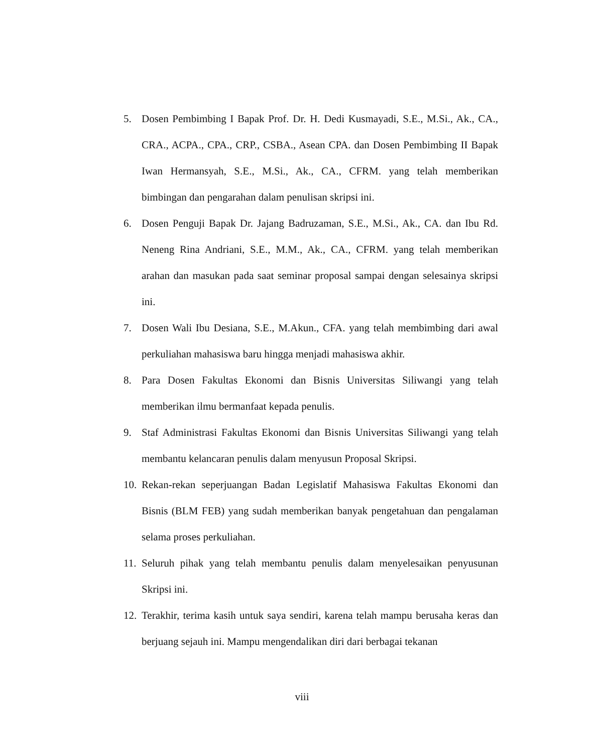5. Dosen Pembimbing I Bapak Prof. Dr. H. Dedi Kusmayadi, S.E., M.Si., Ak., CA., CRA., ACPA., CPA., CRP., CSBA., Asean CPA. dan Dosen Pembimbing II Bapak Iwan Hermansyah, S.E., M.Si., Ak., CA., CFRM. yang telah memberikan bimbingan dan pengarahan dalam penulisan skripsi ini.
6. Dosen Penguji Bapak Dr. Jajang Badruzaman, S.E., M.Si., Ak., CA. dan Ibu Rd. Neneng Rina Andriani, S.E., M.M., Ak., CA., CFRM. yang telah memberikan arahan dan masukan pada saat seminar proposal sampai dengan selesainya skripsi ini.
7. Dosen Wali Ibu Desiana, S.E., M.Akun., CFA. yang telah membimbing dari awal perkuliahan mahasiswa baru hingga menjadi mahasiswa akhir.
8. Para Dosen Fakultas Ekonomi dan Bisnis Universitas Siliwangi yang telah memberikan ilmu bermanfaat kepada penulis.
9. Staf Administrasi Fakultas Ekonomi dan Bisnis Universitas Siliwangi yang telah membantu kelancaran penulis dalam menyusun Proposal Skripsi.
10. Rekan-rekan seperjuangan Badan Legislatif Mahasiswa Fakultas Ekonomi dan Bisnis (BLM FEB) yang sudah memberikan banyak pengetahuan dan pengalaman selama proses perkuliahan.
11. Seluruh pihak yang telah membantu penulis dalam menyelesaikan penyusunan Skripsi ini.
12. Terakhir, terima kasih untuk saya sendiri, karena telah mampu berusaha keras dan berjuang sejauh ini. Mampu mengendalikan diri dari berbagai tekanan
viii